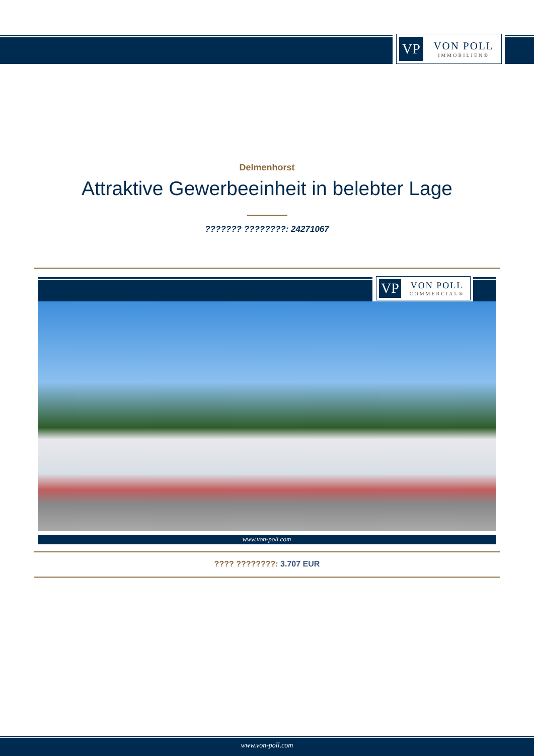VP
VON POLL
IMMOBILIEN®
Delmenhorst
Attraktive Gewerbeeinheit in belebter Lage
??????? ????????: 24271067
VP
VON POLL
COMMERCIAL®
www.von-poll.com
???? ????????: 3.707 EUR
www.von-poll.com